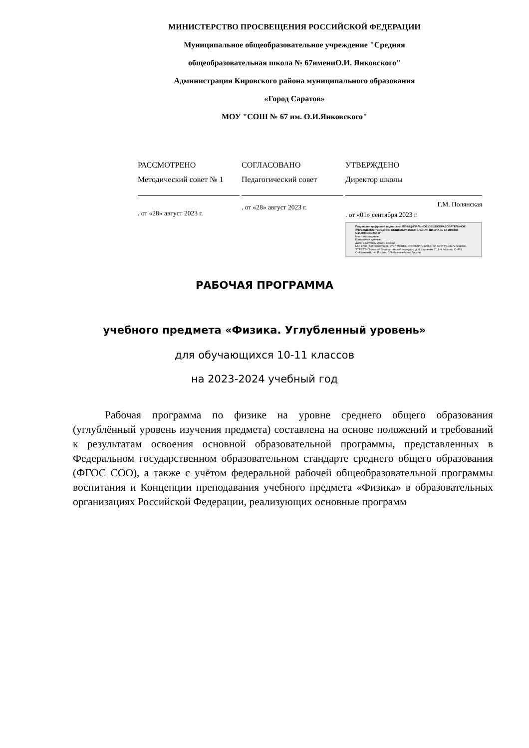МИНИСТЕРСТВО ПРОСВЕЩЕНИЯ РОССИЙСКОЙ ФЕДЕРАЦИИ
Муниципальное общеобразовательное учреждение "Средняя
общеобразовательная школа № 67имениО.И. Янковского"
Администрация Кировского района муниципального образования
«Город Саратов»
МОУ "СОШ № 67 им. О.И.Янковского"
| РАССМОТРЕНО Методический совет № 1 . от «28» август 2023 г. | СОГЛАСОВАНО Педагогический совет . от «28» август 2023 г. | УТВЕРЖДЕНО Директор школы Г.М. Полянская . от «01» сентября 2023 г. Подписано цифровой подписью: МУНИЦИПАЛЬНОЕ ОБЩЕОБРАЗОВАТЕЛЬНОЕ УЧРЕЖДЕНИЕ "СРЕДНЯЯ ОБЩЕОБРАЗОВАТЕЛЬНАЯ ШКОЛА № 67 ИМЕНИ О.И.ЯНКОВСКОГО" Местонахождение: Контактные данные: Дата: 3 Октябрь 2023 г. 8:46:22 DN: E=uc_fk@roskazna.ru, S=77 Москва, ИНН ЮЛ=7710568760, ОГРН=1047797019830, STREET="Большой Златоустинский переулок, д. 6, строение 1", L=г. Москва, C=RU, O=Казначейство России, CN=Казначейство России |
РАБОЧАЯ ПРОГРАММА
учебного предмета «Физика. Углубленный уровень»
для обучающихся 10-11 классов
на 2023-2024 учебный год
Рабочая программа по физике на уровне среднего общего образования (углублённый уровень изучения предмета) составлена на основе положений и требований к результатам освоения основной образовательной программы, представленных в Федеральном государственном образовательном стандарте среднего общего образования (ФГОС СОО), а также с учётом федеральной рабочей общеобразовательной программы воспитания и Концепции преподавания учебного предмета «Физика» в образовательных организациях Российской Федерации, реализующих основные программ